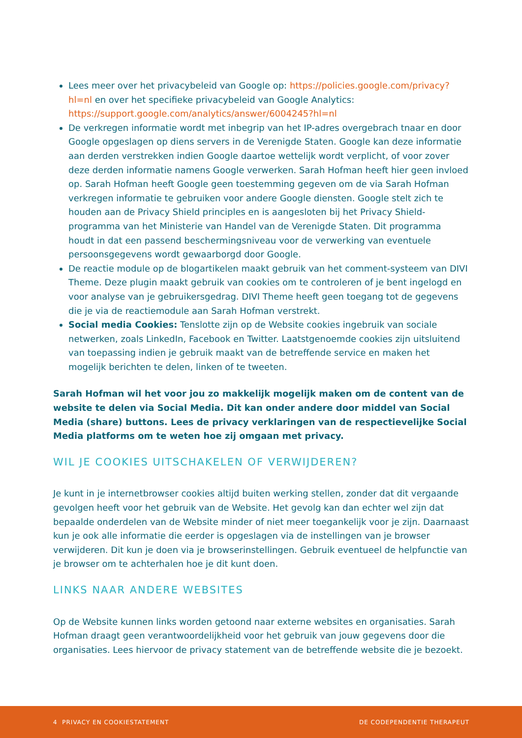Lees meer over het privacybeleid van Google op: https://policies.google.com/privacy?hl=nl en over het specifieke privacybeleid van Google Analytics: https://support.google.com/analytics/answer/6004245?hl=nl
De verkregen informatie wordt met inbegrip van het IP-adres overgebrach tnaar en door Google opgeslagen op diens servers in de Verenigde Staten. Google kan deze informatie aan derden verstrekken indien Google daartoe wettelijk wordt verplicht, of voor zover deze derden informatie namens Google verwerken. Sarah Hofman heeft hier geen invloed op. Sarah Hofman heeft Google geen toestemming gegeven om de via Sarah Hofman verkregen informatie te gebruiken voor andere Google diensten. Google stelt zich te houden aan de Privacy Shield principles en is aangesloten bij het Privacy Shield-programma van het Ministerie van Handel van de Verenigde Staten. Dit programma houdt in dat een passend beschermingsniveau voor de verwerking van eventuele persoonsgegevens wordt gewaarborgd door Google.
De reactie module op de blogartikelen maakt gebruik van het comment-systeem van DIVI Theme. Deze plugin maakt gebruik van cookies om te controleren of je bent ingelogd en voor analyse van je gebruikersgedrag. DIVI Theme heeft geen toegang tot de gegevens die je via de reactiemodule aan Sarah Hofman verstrekt.
Social media Cookies: Tenslotte zijn op de Website cookies ingebruik van sociale netwerken, zoals LinkedIn, Facebook en Twitter. Laatstgenoemde cookies zijn uitsluitend van toepassing indien je gebruik maakt van de betreffende service en maken het mogelijk berichten te delen, linken of te tweeten.
Sarah Hofman wil het voor jou zo makkelijk mogelijk maken om de content van de website te delen via Social Media. Dit kan onder andere door middel van Social Media (share) buttons. Lees de privacy verklaringen van de respectievelijke Social Media platforms om te weten hoe zij omgaan met privacy.
WIL JE COOKIES UITSCHAKELEN OF VERWIJDEREN?
Je kunt in je internetbrowser cookies altijd buiten werking stellen, zonder dat dit vergaande gevolgen heeft voor het gebruik van de Website. Het gevolg kan dan echter wel zijn dat bepaalde onderdelen van de Website minder of niet meer toegankelijk voor je zijn. Daarnaast kun je ook alle informatie die eerder is opgeslagen via de instellingen van je browser verwijderen. Dit kun je doen via je browserinstellingen. Gebruik eventueel de helpfunctie van je browser om te achterhalen hoe je dit kunt doen.
LINKS NAAR ANDERE WEBSITES
Op de Website kunnen links worden getoond naar externe websites en organisaties. Sarah Hofman draagt geen verantwoordelijkheid voor het gebruik van jouw gegevens door die organisaties. Lees hiervoor de privacy statement van de betreffende website die je bezoekt.
4 PRIVACY EN COOKIESTATEMENT DE CODEPENDENTIE THERAPEUT